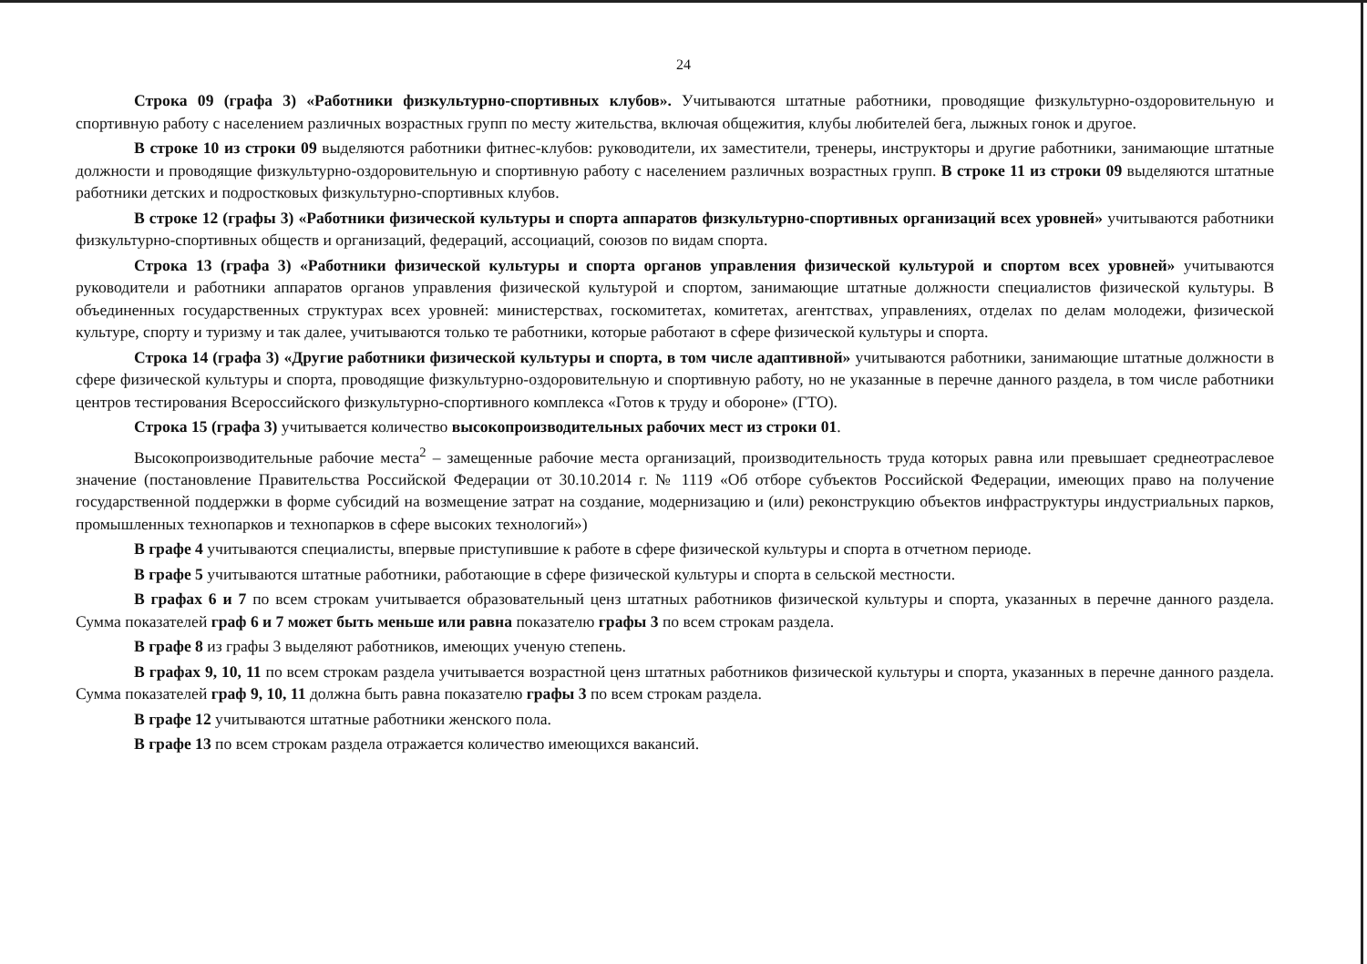24
Строка 09 (графа 3) «Работники физкультурно-спортивных клубов». Учитываются штатные работники, проводящие физкультурно-оздоровительную и спортивную работу с населением различных возрастных групп по месту жительства, включая общежития, клубы любителей бега, лыжных гонок и другое.
В строке 10 из строки 09 выделяются работники фитнес-клубов: руководители, их заместители, тренеры, инструкторы и другие работники, занимающие штатные должности и проводящие физкультурно-оздоровительную и спортивную работу с населением различных возрастных групп. В строке 11 из строки 09 выделяются штатные работники детских и подростковых физкультурно-спортивных клубов.
В строке 12 (графы 3) «Работники физической культуры и спорта аппаратов физкультурно-спортивных организаций всех уровней» учитываются работники физкультурно-спортивных обществ и организаций, федераций, ассоциаций, союзов по видам спорта.
Строка 13 (графа 3) «Работники физической культуры и спорта органов управления физической культурой и спортом всех уровней» учитываются руководители и работники аппаратов органов управления физической культурой и спортом, занимающие штатные должности специалистов физической культуры. В объединенных государственных структурах всех уровней: министерствах, госкомитетах, комитетах, агентствах, управлениях, отделах по делам молодежи, физической культуре, спорту и туризму и так далее, учитываются только те работники, которые работают в сфере физической культуры и спорта.
Строка 14 (графа 3) «Другие работники физической культуры и спорта, в том числе адаптивной» учитываются работники, занимающие штатные должности в сфере физической культуры и спорта, проводящие физкультурно-оздоровительную и спортивную работу, но не указанные в перечне данного раздела, в том числе работники центров тестирования Всероссийского физкультурно-спортивного комплекса «Готов к труду и обороне» (ГТО).
Строка 15 (графа 3) учитывается количество высокопроизводительных рабочих мест из строки 01.
Высокопроизводительные рабочие места<sup>2</sup> – замещенные рабочие места организаций, производительность труда которых равна или превышает среднеотраслевое значение (постановление Правительства Российской Федерации от 30.10.2014 г. № 1119 «Об отборе субъектов Российской Федерации, имеющих право на получение государственной поддержки в форме субсидий на возмещение затрат на создание, модернизацию и (или) реконструкцию объектов инфраструктуры индустриальных парков, промышленных технопарков и технопарков в сфере высоких технологий»)
В графе 4 учитываются специалисты, впервые приступившие к работе в сфере физической культуры и спорта в отчетном периоде.
В графе 5 учитываются штатные работники, работающие в сфере физической культуры и спорта в сельской местности.
В графах 6 и 7 по всем строкам учитывается образовательный ценз штатных работников физической культуры и спорта, указанных в перечне данного раздела. Сумма показателей граф 6 и 7 может быть меньше или равна показателю графы 3 по всем строкам раздела.
В графе 8 из графы 3 выделяют работников, имеющих ученую степень.
В графах 9, 10, 11 по всем строкам раздела учитывается возрастной ценз штатных работников физической культуры и спорта, указанных в перечне данного раздела. Сумма показателей граф 9, 10, 11 должна быть равна показателю графы 3 по всем строкам раздела.
В графе 12 учитываются штатные работники женского пола.
В графе 13 по всем строкам раздела отражается количество имеющихся вакансий.